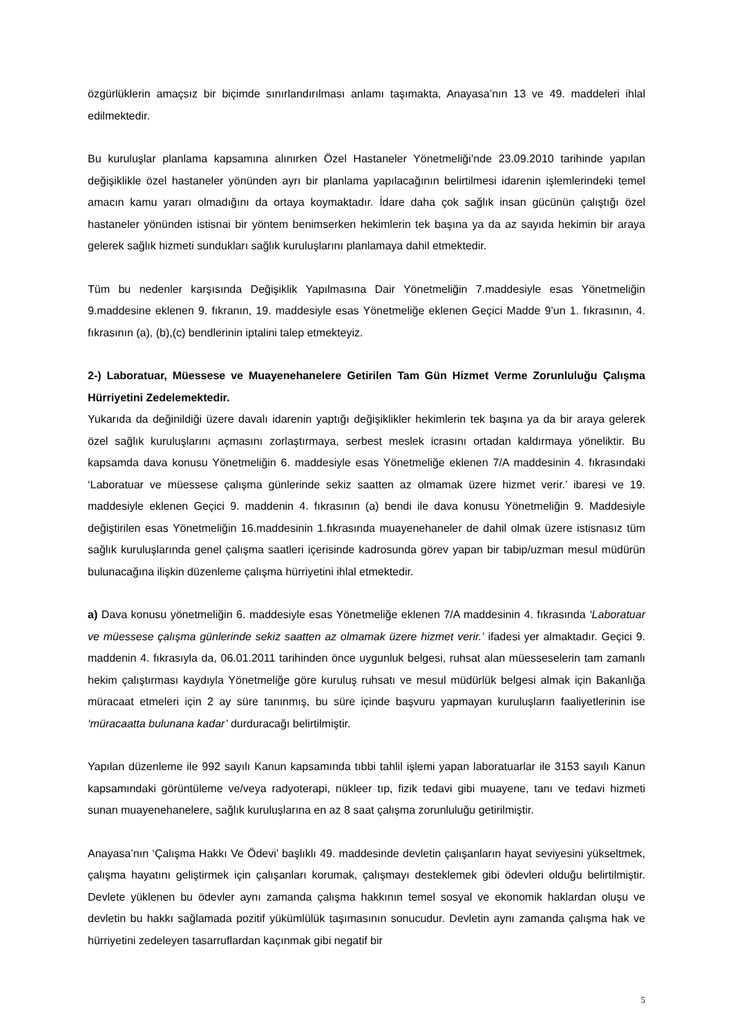özgürlüklerin amaçsız bir biçimde sınırlandırılması anlamı taşımakta, Anayasa’nın 13 ve 49. maddeleri ihlal edilmektedir.
Bu kuruluşlar planlama kapsamına alınırken Özel Hastaneler Yönetmeliği’nde 23.09.2010 tarihinde yapılan değişiklikle özel hastaneler yönünden ayrı bir planlama yapılacağının belirtilmesi idarenin işlemlerindeki temel amacın kamu yararı olmadığını da ortaya koymaktadır. İdare daha çok sağlık insan gücünün çalıştığı özel hastaneler yönünden istisnai bir yöntem benimserken hekimlerin tek başına ya da az sayıda hekimin bir araya gelerek sağlık hizmeti sundukları sağlık kuruluşlarını planlamaya dahil etmektedir.
Tüm bu nedenler karşısında Değişiklik Yapılmasına Dair Yönetmeliğin 7.maddesiyle esas Yönetmeliğin 9.maddesine eklenen 9. fıkranın, 19. maddesiyle esas Yönetmeliğe eklenen Geçici Madde 9’un 1. fıkrasının, 4. fıkrasının (a), (b),(c) bendlerinin iptalini talep etmekteyiz.
2-) Laboratuar, Müessese ve Muayenehanelere Getirilen Tam Gün Hizmet Verme Zorunluluğu Çalışma Hürriyetini Zedelemektedir.
Yukarıda da değinildiği üzere davalı idarenin yaptığı değişiklikler hekimlerin tek başına ya da bir araya gelerek özel sağlık kuruluşlarını açmasını zorlaştırmaya, serbest meslek icrasını ortadan kaldırmaya yöneliktir. Bu kapsamda dava konusu Yönetmeliğin 6. maddesiyle esas Yönetmeliğe eklenen 7/A maddesinin 4. fıkrasındaki ‘Laboratuar ve müessese çalışma günlerinde sekiz saatten az olmamak üzere hizmet verir.’ ibaresi ve 19. maddesiyle eklenen Geçici 9. maddenin 4. fıkrasının (a) bendi ile dava konusu Yönetmeliğin 9. Maddesiyle değiştirilen esas Yönetmeliğin 16.maddesinin 1.fıkrasında muayenehaneler de dahil olmak üzere istisnasız tüm sağlık kuruluşlarında genel çalışma saatleri içerisinde kadrosunda görev yapan bir tabip/uzman mesul müdürün bulunacağına ilişkin düzenleme çalışma hürriyetini ihlal etmektedir.
a) Dava konusu yönetmeliğin 6. maddesiyle esas Yönetmeliğe eklenen 7/A maddesinin 4. fıkrasında ‘Laboratuar ve müessese çalışma günlerinde sekiz saatten az olmamak üzere hizmet verir.’ ifadesi yer almaktadır. Geçici 9. maddenin 4. fıkrasıyla da, 06.01.2011 tarihinden önce uygunluk belgesi, ruhsat alan müesseselerin tam zamanlı hekim çalıştırması kaydıyla Yönetmeliğe göre kuruluş ruhsatı ve mesul müdürlük belgesi almak için Bakanlığa müracaat etmeleri için 2 ay süre tanınmış, bu süre içinde başvuru yapmayan kuruluşların faaliyetlerinin ise ‘müracaatta bulunana kadar’ durduracağı belirtilmiştir.
Yapılan düzenleme ile 992 sayılı Kanun kapsamında tıbbi tahlil işlemi yapan laboratuarlar ile 3153 sayılı Kanun kapsamındaki görüntüleme ve/veya radyoterapi, nükleer tıp, fizik tedavi gibi muayene, tanı ve tedavi hizmeti sunan muayenehanelere, sağlık kuruluşlarına en az 8 saat çalışma zorunluluğu getirilmiştir.
Anayasa’nın ‘Çalışma Hakkı Ve Ödevi’ başlıklı 49. maddesinde devletin çalışanların hayat seviyesini yükseltmek, çalışma hayatını geliştirmek için çalışanları korumak, çalışmayı desteklemek gibi ödevleri olduğu belirtilmiştir. Devlete yüklenen bu ödevler aynı zamanda çalışma hakkının temel sosyal ve ekonomik haklardan oluşu ve devletin bu hakkı sağlamada pozitif yükümlülük taşımasının sonucudur. Devletin aynı zamanda çalışma hak ve hürriyetini zedeleyen tasarruflardan kaçınmak gibi negatif bir
5